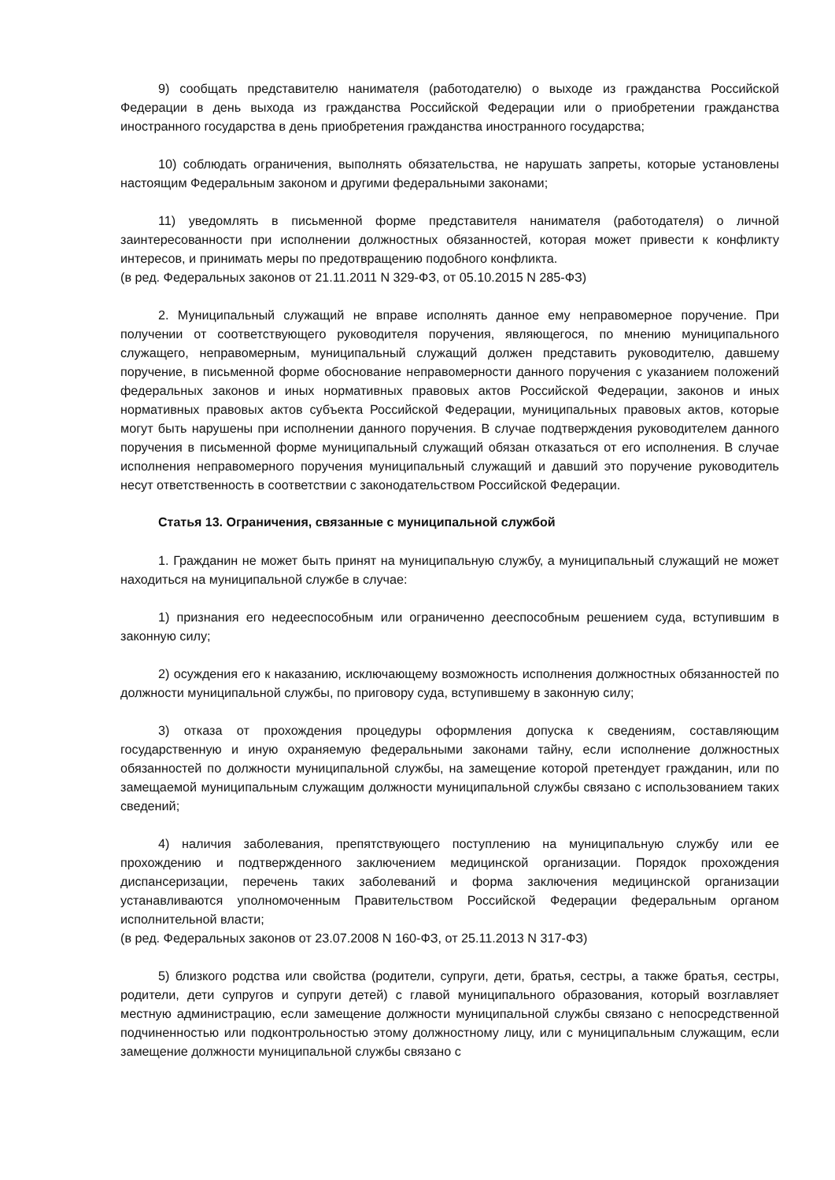9) сообщать представителю нанимателя (работодателю) о выходе из гражданства Российской Федерации в день выхода из гражданства Российской Федерации или о приобретении гражданства иностранного государства в день приобретения гражданства иностранного государства;
10) соблюдать ограничения, выполнять обязательства, не нарушать запреты, которые установлены настоящим Федеральным законом и другими федеральными законами;
11) уведомлять в письменной форме представителя нанимателя (работодателя) о личной заинтересованности при исполнении должностных обязанностей, которая может привести к конфликту интересов, и принимать меры по предотвращению подобного конфликта.
(в ред. Федеральных законов от 21.11.2011 N 329-ФЗ, от 05.10.2015 N 285-ФЗ)
2. Муниципальный служащий не вправе исполнять данное ему неправомерное поручение. При получении от соответствующего руководителя поручения, являющегося, по мнению муниципального служащего, неправомерным, муниципальный служащий должен представить руководителю, давшему поручение, в письменной форме обоснование неправомерности данного поручения с указанием положений федеральных законов и иных нормативных правовых актов Российской Федерации, законов и иных нормативных правовых актов субъекта Российской Федерации, муниципальных правовых актов, которые могут быть нарушены при исполнении данного поручения. В случае подтверждения руководителем данного поручения в письменной форме муниципальный служащий обязан отказаться от его исполнения. В случае исполнения неправомерного поручения муниципальный служащий и давший это поручение руководитель несут ответственность в соответствии с законодательством Российской Федерации.
Статья 13. Ограничения, связанные с муниципальной службой
1. Гражданин не может быть принят на муниципальную службу, а муниципальный служащий не может находиться на муниципальной службе в случае:
1) признания его недееспособным или ограниченно дееспособным решением суда, вступившим в законную силу;
2) осуждения его к наказанию, исключающему возможность исполнения должностных обязанностей по должности муниципальной службы, по приговору суда, вступившему в законную силу;
3) отказа от прохождения процедуры оформления допуска к сведениям, составляющим государственную и иную охраняемую федеральными законами тайну, если исполнение должностных обязанностей по должности муниципальной службы, на замещение которой претендует гражданин, или по замещаемой муниципальным служащим должности муниципальной службы связано с использованием таких сведений;
4) наличия заболевания, препятствующего поступлению на муниципальную службу или ее прохождению и подтвержденного заключением медицинской организации. Порядок прохождения диспансеризации, перечень таких заболеваний и форма заключения медицинской организации устанавливаются уполномоченным Правительством Российской Федерации федеральным органом исполнительной власти;
(в ред. Федеральных законов от 23.07.2008 N 160-ФЗ, от 25.11.2013 N 317-ФЗ)
5) близкого родства или свойства (родители, супруги, дети, братья, сестры, а также братья, сестры, родители, дети супругов и супруги детей) с главой муниципального образования, который возглавляет местную администрацию, если замещение должности муниципальной службы связано с непосредственной подчиненностью или подконтрольностью этому должностному лицу, или с муниципальным служащим, если замещение должности муниципальной службы связано с